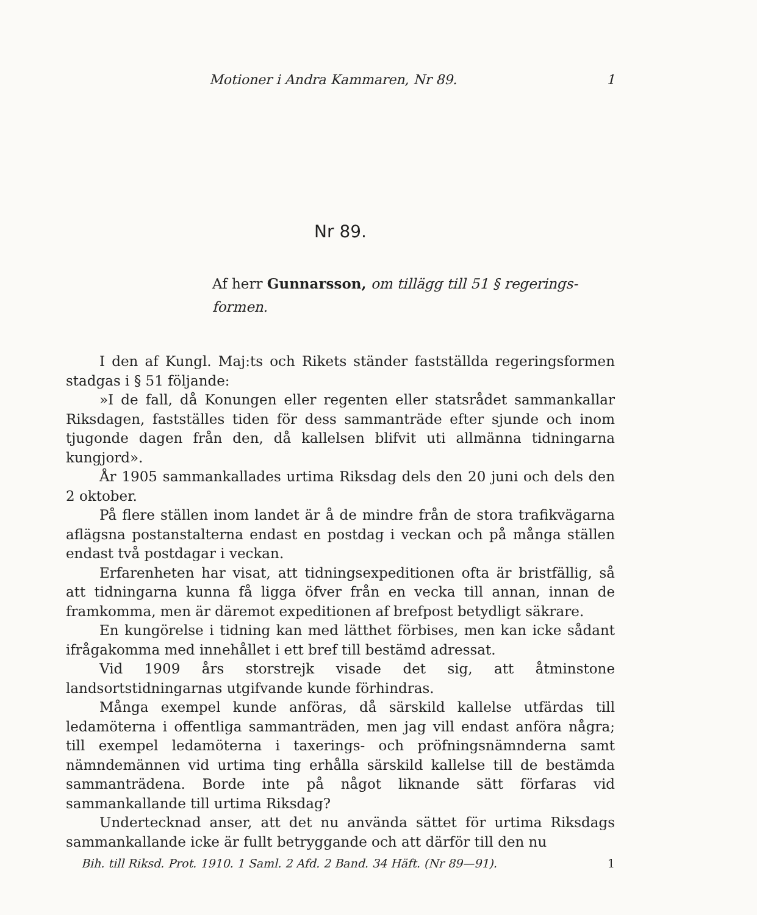Motioner i Andra Kammaren, Nr 89. 1
Nr 89.
Af herr Gunnarsson, om tillägg till 51 § regerings-formen.
I den af Kungl. Maj:ts och Rikets ständer fastställda regeringsformen stadgas i § 51 följande:
»I de fall, då Konungen eller regenten eller statsrådet sammankallar Riksdagen, fastställes tiden för dess sammanträde efter sjunde och inom tjugonde dagen från den, då kallelsen blifvit uti allmänna tidningarna kungjord».
År 1905 sammankallades urtima Riksdag dels den 20 juni och dels den 2 oktober.
På flere ställen inom landet är å de mindre från de stora trafikvägarna aflägsna postanstalterna endast en postdag i veckan och på många ställen endast två postdagar i veckan.
Erfarenheten har visat, att tidningsexpeditionen ofta är bristfällig, så att tidningarna kunna få ligga öfver från en vecka till annan, innan de framkomma, men är däremot expeditionen af brefpost betydligt säkrare.
En kungörelse i tidning kan med lätthet förbises, men kan icke sådant ifrågakomma med innehållet i ett bref till bestämd adressat.
Vid 1909 års storstrejk visade det sig, att åtminstone landsortstidningarnas utgifvande kunde förhindras.
Många exempel kunde anföras, då särskild kallelse utfärdas till ledamöterna i offentliga sammanträden, men jag vill endast anföra några; till exempel ledamöterna i taxerings- och pröfningsnämnderna samt nämndemännen vid urtima ting erhålla särskild kallelse till de bestämda sammanträdena. Borde inte på något liknande sätt förfaras vid sammankallande till urtima Riksdag?
Undertecknad anser, att det nu använda sättet för urtima Riksdags sammankallande icke är fullt betryggande och att därför till den nu
Bih. till Riksd. Prot. 1910. 1 Saml. 2 Afd. 2 Band. 34 Häft. (Nr 89—91). 1